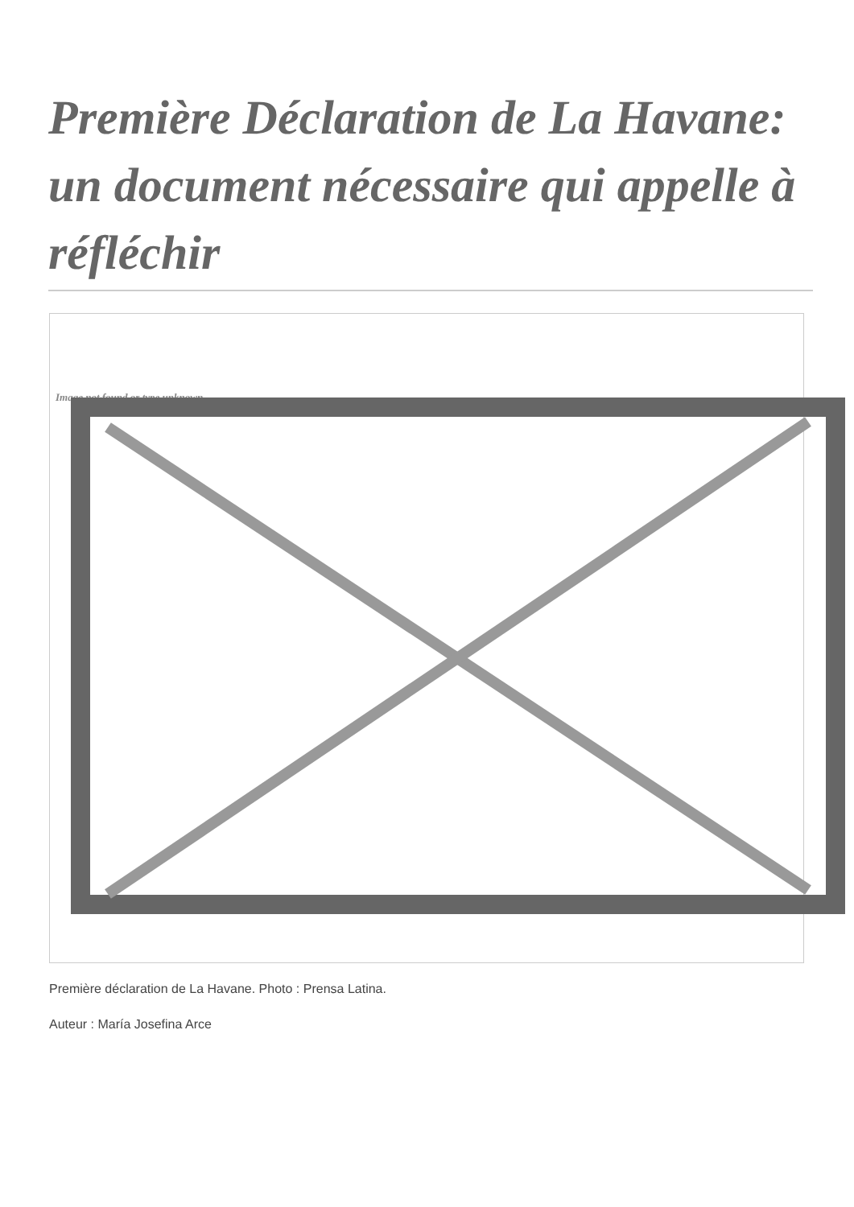Première Déclaration de La Havane: un document nécessaire qui appelle à réfléchir
Image not found or type unknown
Première déclaration de La Havane. Photo : Prensa Latina.
Auteur : María Josefina Arce